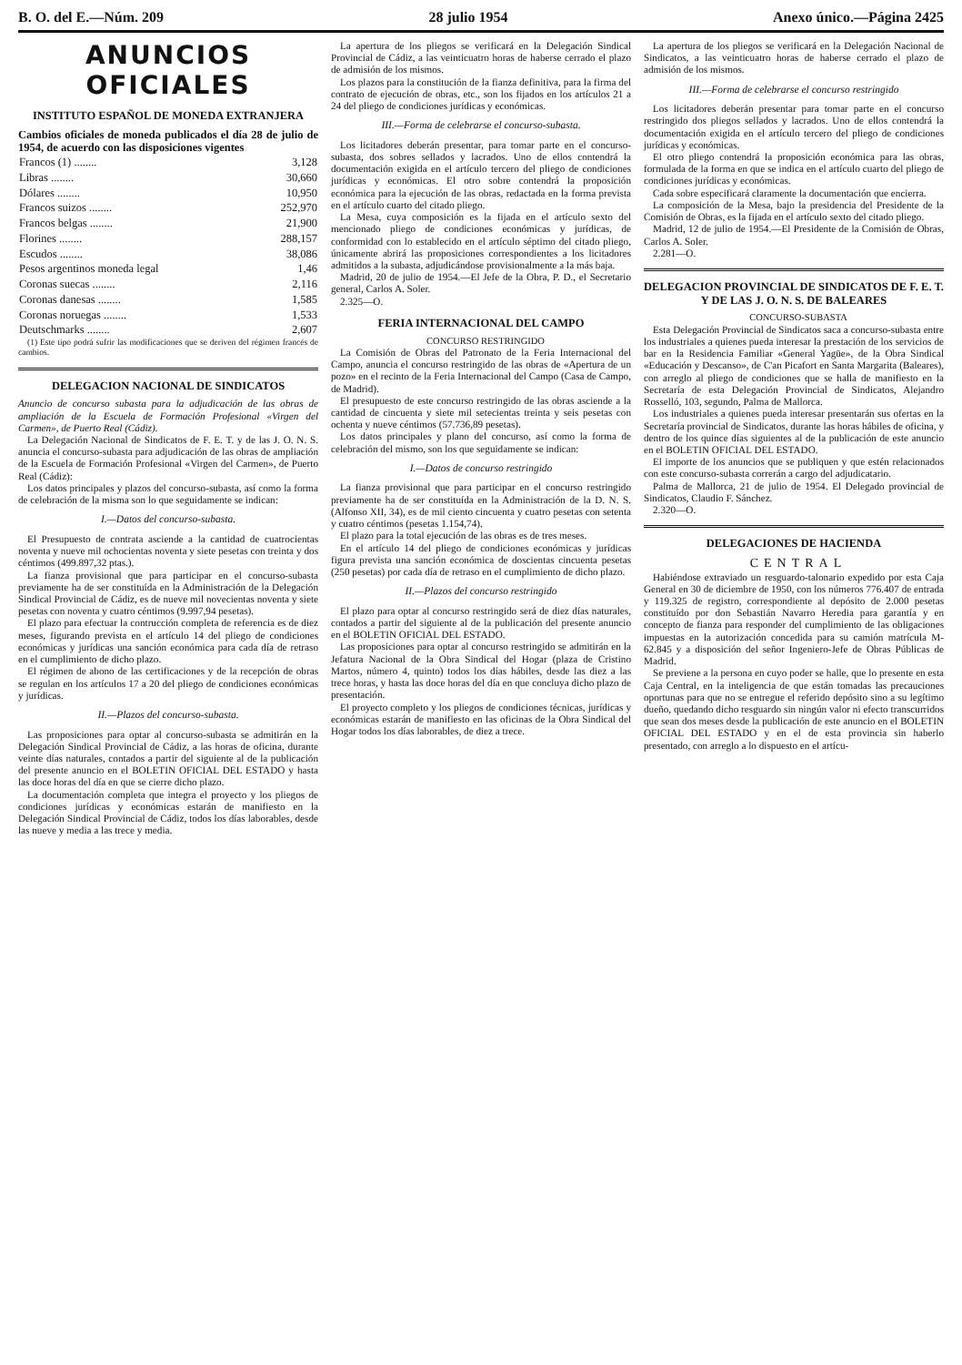B. O. del E.—Núm. 209 28 julio 1954 Anexo único.—Página 2425
ANUNCIOS OFICIALES
INSTITUTO ESPAÑOL DE MONEDA EXTRANJERA
Cambios oficiales de moneda publicados el día 28 de julio de 1954, de acuerdo con las disposiciones vigentes
| Francos (1) ........ | 3,128 |
| Libras ........ | 30,660 |
| Dólares ........ | 10,950 |
| Francos suizos ........ | 252,970 |
| Francos belgas ........ | 21,900 |
| Florines ........ | 288,157 |
| Escudos ........ | 38,086 |
| Pesos argentinos moneda legal | 1,46 |
| Coronas suecas ........ | 2,116 |
| Coronas danesas ........ | 1,585 |
| Coronas noruegas ........ | 1,533 |
| Deutschmarks ........ | 2,607 |
(1) Este tipo podrá sufrir las modificaciones que se deriven del régimen francés de cambios.
DELEGACION NACIONAL DE SINDICATOS
Anuncio de concurso subasta para la adjudicación de las obras de ampliación de la Escuela de Formación Profesional «Virgen del Carmen», de Puerto Real (Cádiz).
La Delegación Nacional de Sindicatos de F. E. T. y de las J. O. N. S. anuncia el concurso-subasta para adjudicación de las obras de ampliación de la Escuela de Formación Profesional «Virgen del Carmen», de Puerto Real (Cádiz):
Los datos principales y plazos del concurso-subasta, así como la forma de celebración de la misma son lo que seguidamente se indican:
I.—Datos del concurso-subasta.
El Presupuesto de contrata asciende a la cantidad de cuatrocientas noventa y nueve mil ochocientas noventa y siete pesetas con treinta y dos céntimos (499.897,32 ptas.).
La fianza provisional que para participar en el concurso-subasta previamente ha de ser constituída en la Administración de la Delegación Sindical Provincial de Cádiz, es de nueve mil novecientas noventa y siete pesetas con noventa y cuatro céntimos (9.997,94 pesetas).
El plazo para efectuar la contrucción completa de referencia es de diez meses, figurando prevista en el artículo 14 del pliego de condiciones económicas y jurídicas una sanción económica para cada día de retraso en el cumplimiento de dicho plazo.
El régimen de abono de las certificaciones y de la recepción de obras se regulan en los artículos 17 a 20 del pliego de condiciones económicas y jurídicas.
II.—Plazos del concurso-subasta.
Las proposiciones para optar al concurso-subasta se admitirán en la Delegación Sindical Provincial de Cádiz, a las horas de oficina, durante veinte días naturales, contados a partir del siguiente al de la publicación del presente anuncio en el BOLETIN OFICIAL DEL ESTADO y hasta las doce horas del día en que se cierre dicho plazo.
La documentación completa que integra el proyecto y los pliegos de condiciones jurídicas y económicas estarán de manifiesto en la Delegación Sindical Provincial de Cádiz, todos los días laborables, desde las nueve y media a las trece y media.
La apertura de los pliegos se verificará en la Delegación Sindical Provincial de Cádiz, a las veinticuatro horas de haberse cerrado el plazo de admisión de los mismos.
Los plazos para la constitución de la fianza definitiva, para la firma del contrato de ejecución de obras, etc., son los fijados en los artículos 21 a 24 del pliego de condiciones jurídicas y económicas.
III.—Forma de celebrarse el concurso-subasta.
Los licitadores deberán presentar, para tomar parte en el concurso-subasta, dos sobres sellados y lacrados. Uno de ellos contendrá la documentación exigida en el artículo tercero del pliego de condiciones jurídicas y económicas. El otro sobre contendrá la proposición económica para la ejecución de las obras, redactada en la forma prevista en el artículo cuarto del citado pliego.
La Mesa, cuya composición es la fijada en el artículo sexto del mencionado pliego de condiciones económicas y jurídicas, de conformidad con lo establecido en el artículo séptimo del citado pliego, únicamente abrirá las proposiciones correspondientes a los licitadores admitidos a la subasta, adjudicándose provisionalmente a la más baja.
Madrid, 20 de julio de 1954.—El Jefe de la Obra, P. D., el Secretario general, Carlos A. Soler.
2.325—O.
FERIA INTERNACIONAL DEL CAMPO
CONCURSO RESTRINGIDO
La Comisión de Obras del Patronato de la Feria Internacional del Campo, anuncia el concurso restringido de las obras de «Apertura de un pozo» en el recinto de la Feria Internacional del Campo (Casa de Campo, de Madrid).
El presupuesto de este concurso restringido de las obras asciende a la cantidad de cincuenta y siete mil setecientas treinta y seis pesetas con ochenta y nueve céntimos (57.736,89 pesetas).
Los datos principales y plano del concurso, así como la forma de celebración del mismo, son los que seguidamente se indican:
I.—Datos de concurso restringido
La fianza provisional que para participar en el concurso restringido previamente ha de ser constituída en la Administración de la D. N. S. (Alfonso XII, 34), es de mil ciento cincuenta y cuatro pesetas con setenta y cuatro céntimos (pesetas 1.154,74).
El plazo para la total ejecución de las obras es de tres meses.
En el artículo 14 del pliego de condiciones económicas y jurídicas figura prevista una sanción económica de doscientas cincuenta pesetas (250 pesetas) por cada día de retraso en el cumplimiento de dicho plazo.
II.—Plazos del concurso restringido
El plazo para optar al concurso restringido será de diez días naturales, contados a partir del siguiente al de la publicación del presente anuncio en el BOLETIN OFICIAL DEL ESTADO.
Las proposiciones para optar al concurso restringido se admitirán en la Jefatura Nacional de la Obra Sindical del Hogar (plaza de Cristino Martos, número 4, quinto) todos los días hábiles, desde las diez a las trece horas, y hasta las doce horas del día en que concluya dicho plazo de presentación.
El proyecto completo y los pliegos de condiciones técnicas, jurídicas y económicas estarán de manifiesto en las oficinas de la Obra Sindical del Hogar todos los días laborables, de diez a trece.
La apertura de los pliegos se verificará en la Delegación Nacional de Sindicatos, a las veinticuatro horas de haberse cerrado el plazo de admisión de los mismos.
III.—Forma de celebrarse el concurso restringido
Los licitadores deberán presentar para tomar parte en el concurso restringido dos pliegos sellados y lacrados. Uno de ellos contendrá la documentación exigida en el artículo tercero del pliego de condiciones jurídicas y económicas.
El otro pliego contendrá la proposición económica para las obras, formulada de la forma en que se indica en el artículo cuarto del pliego de condiciones jurídicas y económicas.
Cada sobre especificará claramente la documentación que encierra.
La composición de la Mesa, bajo la presidencia del Presidente de la Comisión de Obras, es la fijada en el artículo sexto del citado pliego.
Madrid, 12 de julio de 1954.—El Presidente de la Comisión de Obras, Carlos A. Soler.
2.281—O.
DELEGACION PROVINCIAL DE SINDICATOS DE F. E. T. Y DE LAS J. O. N. S. DE BALEARES
CONCURSO-SUBASTA
Esta Delegación Provincial de Sindicatos saca a concurso-subasta entre los industriales a quienes pueda interesar la prestación de los servicios de bar en la Residencia Familiar «General Yagüe», de la Obra Sindical «Educación y Descanso», de C'an Picafort en Santa Margarita (Baleares), con arreglo al pliego de condiciones que se halla de manifiesto en la Secretaría de esta Delegación Provincial de Sindicatos, Alejandro Rosselló, 103, segundo, Palma de Mallorca.
Los industriales a quienes pueda interesar presentarán sus ofertas en la Secretaría provincial de Sindicatos, durante las horas hábiles de oficina, y dentro de los quince días siguientes al de la publicación de este anuncio en el BOLETIN OFICIAL DEL ESTADO.
El importe de los anuncios que se publiquen y que estén relacionados con este concurso-subasta correrán a cargo del adjudicatario.
Palma de Mallorca, 21 de julio de 1954. El Delegado provincial de Sindicatos, Claudio F. Sánchez.
2.320—O.
DELEGACIONES DE HACIENDA
CENTRAL
Habiéndose extraviado un resguardo-talonario expedido por esta Caja General en 30 de diciembre de 1950, con los números 776.407 de entrada y 119.325 de registro, correspondiente al depósito de 2.000 pesetas constituído por don Sebastián Navarro Heredia para garantía y en concepto de fianza para responder del cumplimiento de las obligaciones impuestas en la autorización concedida para su camión matrícula M-62.845 y a disposición del señor Ingeniero-Jefe de Obras Públicas de Madrid.
Se previene a la persona en cuyo poder se halle, que lo presente en esta Caja Central, en la inteligencia de que están tomadas las precauciones oportunas para que no se entregue el referido depósito sino a su legítimo dueño, quedando dicho resguardo sin ningún valor ni efecto transcurridos que sean dos meses desde la publicación de este anuncio en el BOLETIN OFICIAL DEL ESTADO y en el de esta provincia sin haberlo presentado, con arreglo a lo dispuesto en el artícu-